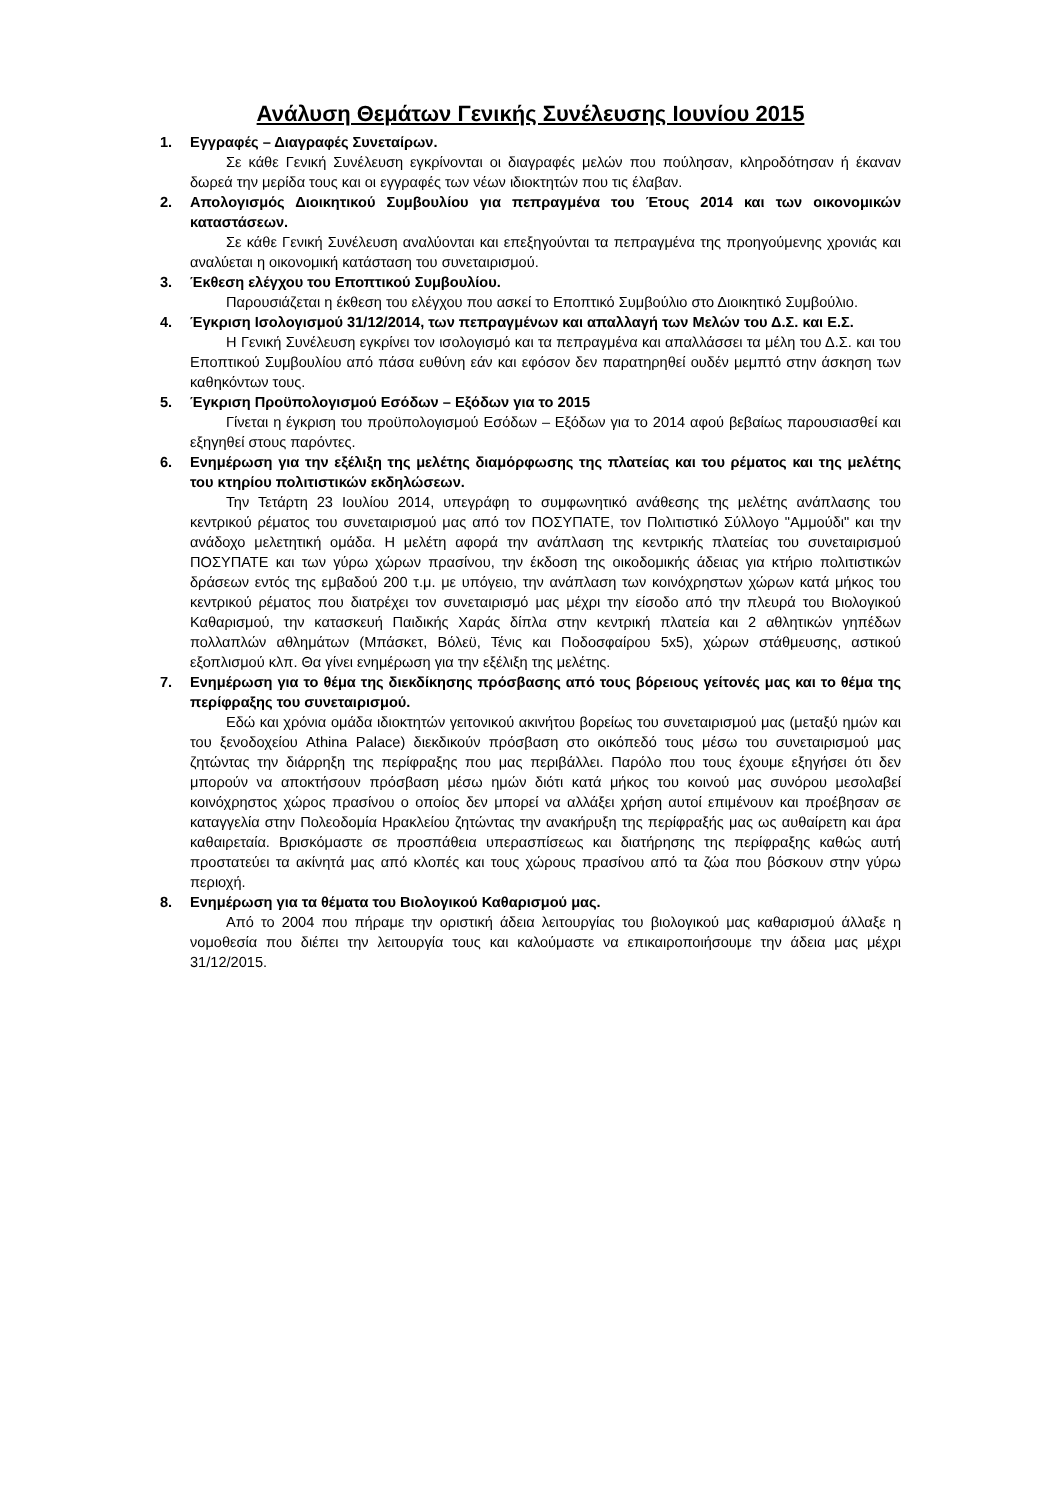Ανάλυση Θεμάτων Γενικής Συνέλευσης Ιουνίου 2015
1. Εγγραφές – Διαγραφές Συνεταίρων.
Σε κάθε Γενική Συνέλευση εγκρίνονται οι διαγραφές μελών που πούλησαν, κληροδότησαν ή έκαναν δωρεά την μερίδα τους και οι εγγραφές των νέων ιδιοκτητών που τις έλαβαν.
2. Απολογισμός Διοικητικού Συμβουλίου για πεπραγμένα του Έτους 2014 και των οικονομικών καταστάσεων.
Σε κάθε Γενική Συνέλευση αναλύονται και επεξηγούνται τα πεπραγμένα της προηγούμενης χρονιάς και αναλύεται η οικονομική κατάσταση του συνεταιρισμού.
3. Έκθεση ελέγχου του Εποπτικού Συμβουλίου.
Παρουσιάζεται η έκθεση του ελέγχου που ασκεί το Εποπτικό Συμβούλιο στο Διοικητικό Συμβούλιο.
4. Έγκριση Ισολογισμού 31/12/2014, των πεπραγμένων και απαλλαγή των Μελών του Δ.Σ. και Ε.Σ.
Η Γενική Συνέλευση εγκρίνει τον ισολογισμό και τα πεπραγμένα και απαλλάσσει τα μέλη του Δ.Σ. και του Εποπτικού Συμβουλίου από πάσα ευθύνη εάν και εφόσον δεν παρατηρηθεί ουδέν μεμπτό στην άσκηση των καθηκόντων τους.
5. Έγκριση Προϋπολογισμού Εσόδων – Εξόδων για το 2015
Γίνεται η έγκριση του προϋπολογισμού Εσόδων – Εξόδων για το 2014 αφού βεβαίως παρουσιασθεί και εξηγηθεί στους παρόντες.
6. Ενημέρωση για την εξέλιξη της μελέτης διαμόρφωσης της πλατείας και του ρέματος και της μελέτης του κτηρίου πολιτιστικών εκδηλώσεων.
Την Τετάρτη 23 Ιουλίου 2014, υπεγράφη το συμφωνητικό ανάθεσης της μελέτης ανάπλασης του κεντρικού ρέματος του συνεταιρισμού μας από τον ΠΟΣΥΠΑΤΕ, τον Πολιτιστικό Σύλλογο "Αμμούδι" και την ανάδοχο μελετητική ομάδα. Η μελέτη αφορά την ανάπλαση της κεντρικής πλατείας του συνεταιρισμού ΠΟΣΥΠΑΤΕ και των γύρω χώρων πρασίνου, την έκδοση της οικοδομικής άδειας για κτήριο πολιτιστικών δράσεων εντός της εμβαδού 200 τ.μ. με υπόγειο, την ανάπλαση των κοινόχρηστων χώρων κατά μήκος του κεντρικού ρέματος που διατρέχει τον συνεταιρισμό μας μέχρι την είσοδο από την πλευρά του Βιολογικού Καθαρισμού, την κατασκευή Παιδικής Χαράς δίπλα στην κεντρική πλατεία και 2 αθλητικών γηπέδων πολλαπλών αθλημάτων (Μπάσκετ, Βόλεϋ, Τένις και Ποδοσφαίρου 5x5), χώρων στάθμευσης, αστικού εξοπλισμού κλπ. Θα γίνει ενημέρωση για την εξέλιξη της μελέτης.
7. Ενημέρωση για το θέμα της διεκδίκησης πρόσβασης από τους βόρειους γείτονές μας και το θέμα της περίφραξης του συνεταιρισμού.
Εδώ και χρόνια ομάδα ιδιοκτητών γειτονικού ακινήτου βορείως του συνεταιρισμού μας (μεταξύ ημών και του ξενοδοχείου Athina Palace) διεκδικούν πρόσβαση στο οικόπεδό τους μέσω του συνεταιρισμού μας ζητώντας την διάρρηξη της περίφραξης που μας περιβάλλει. Παρόλο που τους έχουμε εξηγήσει ότι δεν μπορούν να αποκτήσουν πρόσβαση μέσω ημών διότι κατά μήκος του κοινού μας συνόρου μεσολαβεί κοινόχρηστος χώρος πρασίνου ο οποίος δεν μπορεί να αλλάξει χρήση αυτοί επιμένουν και προέβησαν σε καταγγελία στην Πολεοδομία Ηρακλείου ζητώντας την ανακήρυξη της περίφραξής μας ως αυθαίρετη και άρα καθαιρεταία. Βρισκόμαστε σε προσπάθεια υπερασπίσεως και διατήρησης της περίφραξης καθώς αυτή προστατεύει τα ακίνητά μας από κλοπές και τους χώρους πρασίνου από τα ζώα που βόσκουν στην γύρω περιοχή.
8. Ενημέρωση για τα θέματα του Βιολογικού Καθαρισμού μας.
Από το 2004 που πήραμε την οριστική άδεια λειτουργίας του βιολογικού μας καθαρισμού άλλαξε η νομοθεσία που διέπει την λειτουργία τους και καλούμαστε να επικαιροποιήσουμε την άδεια μας μέχρι 31/12/2015.